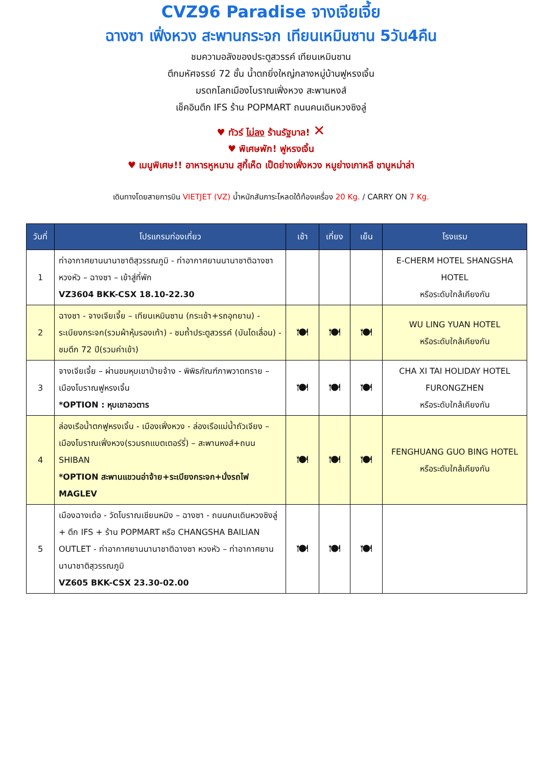CVZ96 Paradise จางเจียเจี้ย
ฉางซา เฟิ่งหวง สะพานกระจก เทียนเหมินซาน 5วัน4คืน
ชมความอลังของประตูสวรรค์ เทียนเหมินซาน
ตึกมหัศจรรย์ 72 ชั้น น้ำตกยิ่งใหญ่กลางหมู่บ้านฟูหรงเจิ้น
มรดกโลกเมืองโบราณเฟิ่งหวง สะพานหงส์
เช็คอินตึก IFS ร้าน POPMART ถนนคนเดินหวงซิงลู่
♥ ทัวร์ ไม่ลง ร้านรัฐบาล! ✕
♥ พิเศษพัก! ฟูหรงเจิ้น
♥ เมนูพิเศษ!! อาหารหูหนาน สุกี้เห็ด เป็ดย่างเฟิ่งหวง หมูย่างเกาหลี ชาบูหม่าล่า
เดินทางโดยสายการบิน VIETJET (VZ) น้ำหนักสัมภาระโหลดใต้ท้องเครื่อง 20 Kg. / CARRY ON 7 Kg.
| วันที่ | โปรแกรมท่องเที่ยว | เช้า | เที่ยง | เย็น | โรงแรม |
| --- | --- | --- | --- | --- | --- |
| 1 | ท่าอากาศยานนานาชาติสุวรรณภูมิ - ท่าอากาศยานนานาชาติฉางซา หวงหัว – ฉางซา – เข้าสู่ที่พัก VZ3604 BKK-CSX 18.10-22.30 | | | | E-CHERM HOTEL SHANGSHA HOTEL หรือระดับใกล้เคียงกัน |
| 2 | ฉางซา - จางเจียเจี้ย – เทียนเหมินซาน (กระเช้า+รถอุทยาน) - ระเบียงกระจก(รวมผ้าหุ้มรองเท้า) - ชมถ้ำประตูสวรรค์ (บันไดเลื่อน) - ชมตึก 72 ปี(รวมค่าเข้า) | 🍽 | 🍽 | 🍽 | WU LING YUAN HOTEL หรือระดับใกล้เคียงกัน |
| 3 | จางเจียเจี้ย – ผ่านชมหุบเขาป่ายจ้าง - พิพิธภัณฑ์ภาพวาดทราย – เมืองโบราณฟูหรงเจิ้น *OPTION : หุบเขาอวตาร | 🍽 | 🍽 | 🍽 | CHA XI TAI HOLIDAY HOTEL FURONGZHEN หรือระดับใกล้เคียงกัน |
| 4 | ล่องเรือน้ำตกฟูหรงเจิ้น - เมืองเฟิ่งหวง - ล่องเรือแม่น้ำถัวเจียง – เมืองโบราณเฟิ่งหวง(รวมรถแบตเตอร์รี่) – สะพานหงส์+ถนน SHIBAN *OPTION สะพานแขวนอ่าจ้าย+ระเบียงกระจก+นั่งรถไฟ MAGLEV | 🍽 | 🍽 | 🍽 | FENGHUANG GUO BING HOTEL หรือระดับใกล้เคียงกัน |
| 5 | เมืองฉางเต๋อ - วัดโบราณเชียนหมิง – ฉางซา - ถนนคนเดินหวงซิงลู่ + ตึก IFS + ร้าน POPMART หรือ CHANGSHA BAILIAN OUTLET - ท่าอากาศยานนานาชาติฉางซา หวงหัว – ท่าอากาศยานนานาชาติสุวรรณภูมิ VZ605 BKK-CSX 23.30-02.00 | 🍽 | 🍽 | 🍽 | |